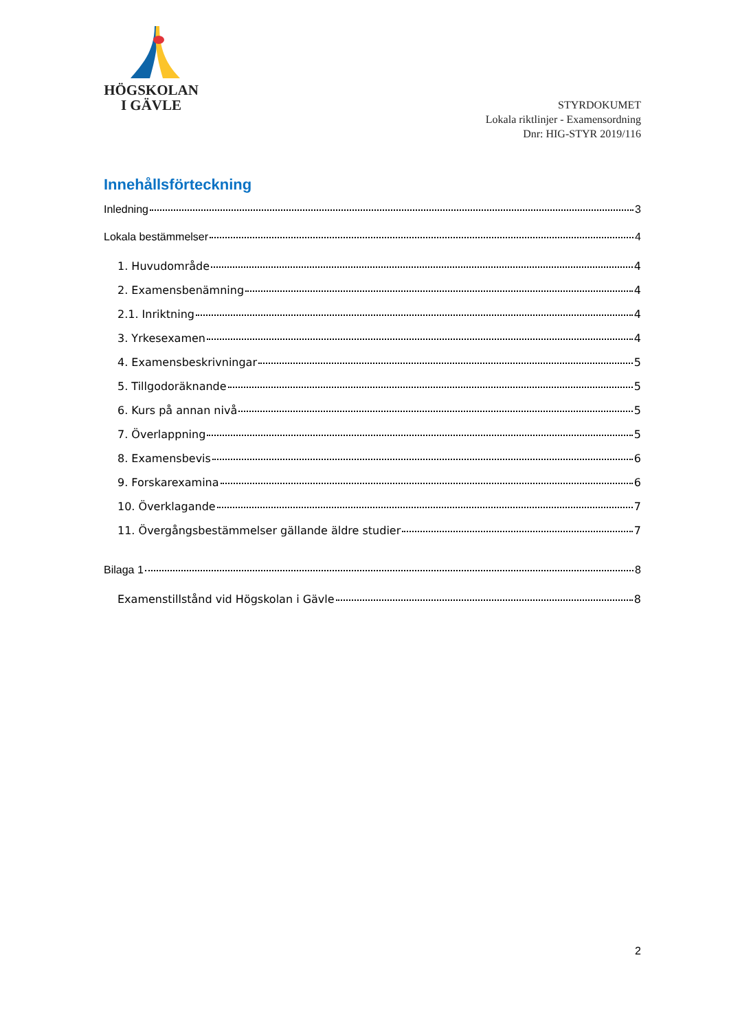HÖGSKOLAN
I GÄVLE
STYRDOKUMET
Lokala riktlinjer - Examensordning
Dnr: HIG-STYR 2019/116
Innehållsförteckning
Inledning 3
Lokala bestämmelser 4
1. Huvudområde 4
2. Examensbenämning 4
2.1. Inriktning 4
3. Yrkesexamen 4
4. Examensbeskrivningar 5
5. Tillgodoräknande 5
6. Kurs på annan nivå 5
7. Överlappning 5
8. Examensbevis 6
9. Forskarexamina 6
10. Överklagande 7
11. Övergångsbestämmelser gällande äldre studier 7
Bilaga 1 8
Examenstillstånd vid Högskolan i Gävle 8
2